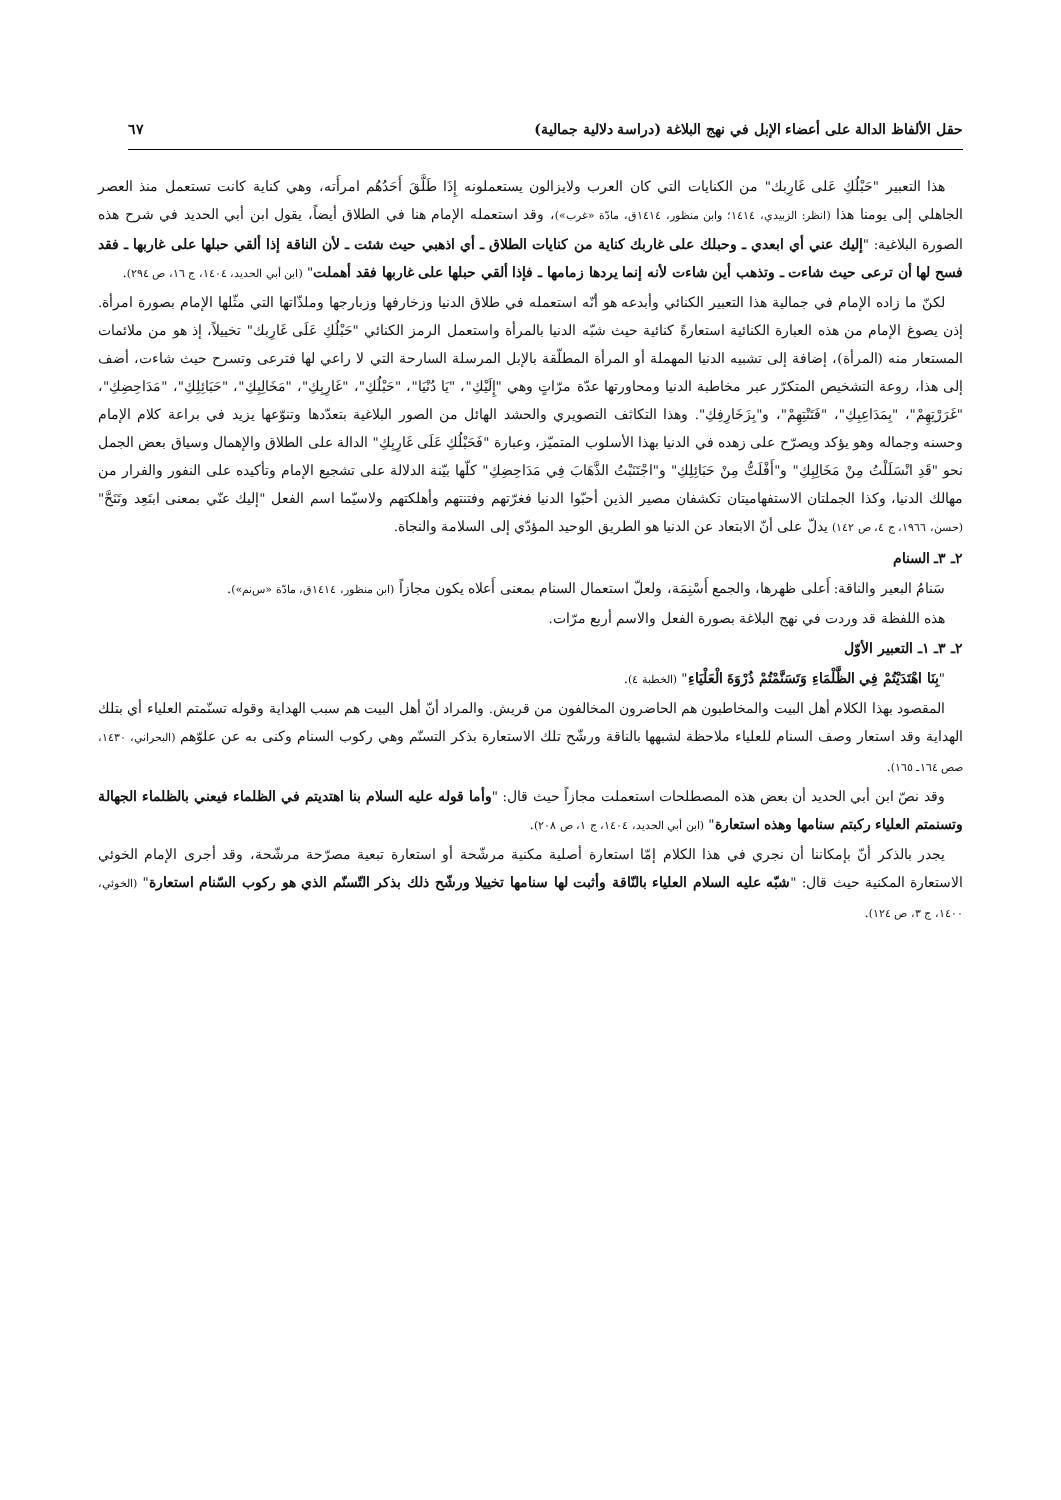حقل الألفاظ الدالة على أعضاء الإبل في نهج البلاغة (دراسة دلالية جمالية) ٦٧
هذا التعبير "حَبْلُكِ عَلى غَارِبك" من الكنايات التي كان العرب ولايزالون يستعملونه إِذَا طَلَّقَ أَحَدُهُم امرأَته، وهي كناية كانت تستعمل منذ العصر الجاهلي إلى يومنا هذا (انظر: الزبيدي، ١٤١٤؛ وابن منظور، ١٤١٤ق، مادّة «غرب»)، وقد استعمله الإمام هنا في الطلاق أيضاً، يقول ابن أبي الحديد في شرح هذه الصورة البلاغية: "إليك عني أي ابعدي ـ وحبلك على غاربك كناية من كنايات الطلاق ـ أي اذهبي حيث شئت ـ لأن الناقة إذا ألقي حبلها على غاربها ـ فقد فسح لها أن ترعى حيث شاءت ـ وتذهب أين شاءت لأنه إنما يردها زمامها ـ فإذا ألقي حبلها على غاربها فقد أهملت" (ابن أبي الحديد، ١٤٠٤، ج ١٦، ص ٢٩٤).
لكنّ ما زاده الإمام في جمالية هذا التعبير الكنائي وأبدعه هو أنّه استعمله في طلاق الدنيا وزخارفها وزبارجها وملذّاتها التي مثّلها الإمام بصورة امرأة. إذن يصوغ الإمام من هذه العبارة الكنائية استعارةً كنائية حيث شبّه الدنيا بالمرأة واستعمل الرمز الكنائي "حَبْلُكِ عَلَى غَارِبك" تخييلاً، إذ هو من ملائمات المستعار منه (المرأة)، إضافة إلى تشبيه الدنيا المهملة أو المرأة المطلّقة بالإبل المرسلة السارحة التي لا راعي لها فترعى وتسرح حيث شاءت، أضف إلى هذا، روعة التشخيص المتكرّر عبر مخاطبة الدنيا ومحاورتها عدّة مرّاتٍ وهي "إِلَيْكِ"، "يَا دُنْيَا"، "حَبْلُكِ"، "غَارِبِكِ"، "مَخَالِبِكِ"، "حَبَائِلِكِ"، "مَدَاحِضِكِ"، "غَرَرْتِهِمْ"، "بِمَدَاعِبِكِ"، "فَتَنْتِهِمْ"، و"بِزَخَارِفِكِ". وهذا التكاثف التصويري والحشد الهائل من الصور البلاغية بتعدّدها وتنوّعها يزيد في براعة كلام الإمام وحسنه وجماله وهو يؤكد ويصرّح على زهده في الدنيا بهذا الأسلوب المتميّز، وعبارة "فَحَبْلُكِ عَلَى غَارِبِكِ" الدالة على الطلاق والإهمال وسياق بعض الجمل نحو "قَدِ انْسَلَلْتُ مِنْ مَخَالِبِكِ" و"أَفْلَتُّ مِنْ حَبَائِلِكِ" و"اجْتَنَبْتُ الذَّهَابَ فِي مَدَاحِضِكِ" كلّها بيّنة الدلالة على تشجيع الإمام وتأكيده على النفور والفرار من مهالك الدنيا، وكذا الجملتان الاستفهاميتان تكشفان مصير الذين أحبّوا الدنيا فغرّتهم وفتنتهم وأهلكتهم ولاسيّما اسم الفعل "إليك عنّي بمعنى ابتَعِد وتَنَحَّ" (حسن، ١٩٦٦، ج ٤، ص ١٤٢) يدلّ على أنّ الابتعاد عن الدنيا هو الطريق الوحيد المؤدّي إلى السلامة والنجاة.
٢ـ ٣ـ السنام
سَنامُ البعير والناقة: أَعلى ظهرها، والجمع أَسْنِمَة، ولعلّ استعمال السنام بمعنى أَعلاه يكون مجازاً (ابن منظور، ١٤١٤ق، مادّة «س‌نم»).
هذه اللفظة قد وردت في نهج البلاغة بصورة الفعل والاسم أربع مرّات.
٢ـ ٣ـ ١ـ التعبير الأوّل
"بِنَا اهْتَدَيْتُمْ فِي الظَّلْمَاءِ وَتَسَنَّمْتُمْ ذُرْوَةَ الْعَلْيَاءِ" (الخطبة ٤).
المقصود بهذا الكلام أهل البيت والمخاطبون هم الحاضرون المخالفون من قريش. والمراد أنّ أهل البيت هم سبب الهداية وقوله تسنّمتم العلياء أي بتلك الهداية وقد استعار وصف السنام للعلياء ملاحظة لشبهها بالناقة ورشّح تلك الاستعارة بذكر التسنّم وهي ركوب السنام وكنى به عن علوّهم (البحراني، ١٤٣٠، صص ١٦٤ـ ١٦٥).
وقد نصّ ابن أبي الحديد أن بعض هذه المصطلحات استعملت مجازاً حيث قال: "وأما قوله عليه السلام بنا اهتديتم في الظلماء فيعني بالظلماء الجهالة وتسنمتم العلياء ركبتم سنامها وهذه استعارة" (ابن أبي الحديد، ١٤٠٤، ج ١، ص ٢٠٨).
يجدر بالذكر أنّ بإمكاننا أن نجري في هذا الكلام إمّا استعارة أصلية مكنية مرشّحة أو استعارة تبعية مصرّحة مرشّحة، وقد أجرى الإمام الخوئي الاستعارة المكنية حيث قال: "شبّه عليه السلام العلياء بالنّاقة وأثبت لها سنامها تخييلا ورشّح ذلك بذكر التّسنّم الذي هو ركوب السّنام استعارة" (الخوئي، ١٤٠٠، ج ٣، ص ١٢٤).